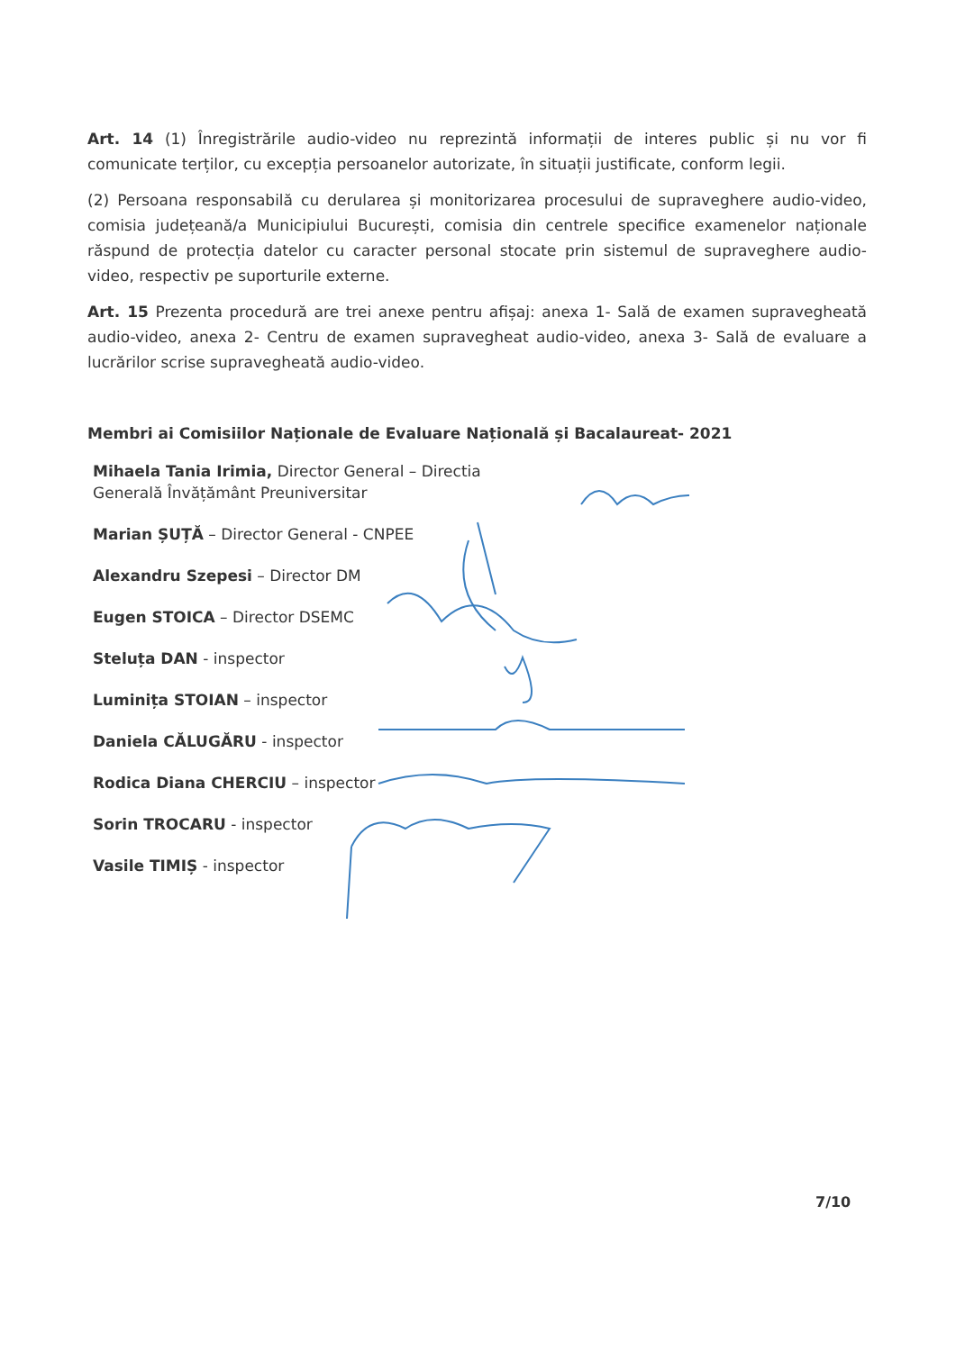Art. 14 (1) Înregistrările audio-video nu reprezintă informații de interes public și nu vor fi comunicate terților, cu excepția persoanelor autorizate, în situații justificate, conform legii.
(2) Persoana responsabilă cu derularea și monitorizarea procesului de supraveghere audio-video, comisia județeană/a Municipiului București, comisia din centrele specifice examenelor naționale răspund de protecția datelor cu caracter personal stocate prin sistemul de supraveghere audio-video, respectiv pe suporturile externe.
Art. 15 Prezenta procedură are trei anexe pentru afișaj: anexa 1- Sală de examen supravegheată audio-video, anexa 2- Centru de examen supravegheat audio-video, anexa 3- Sală de evaluare a lucrărilor scrise supravegheată audio-video.
Membri ai Comisiilor Naționale de Evaluare Națională și Bacalaureat- 2021
Mihaela Tania Irimia, Director General – Directia Generală Învățământ Preuniversitar
Marian ȘUȚĂ – Director General - CNPEE
Alexandru Szepesi – Director DM
Eugen STOICA – Director DSEMC
Steluța DAN - inspector
Luminița STOIAN – inspector
Daniela CĂLUGĂRU - inspector
Rodica Diana CHERCIU – inspector
Sorin TROCARU - inspector
Vasile TIMIȘ - inspector
7/10